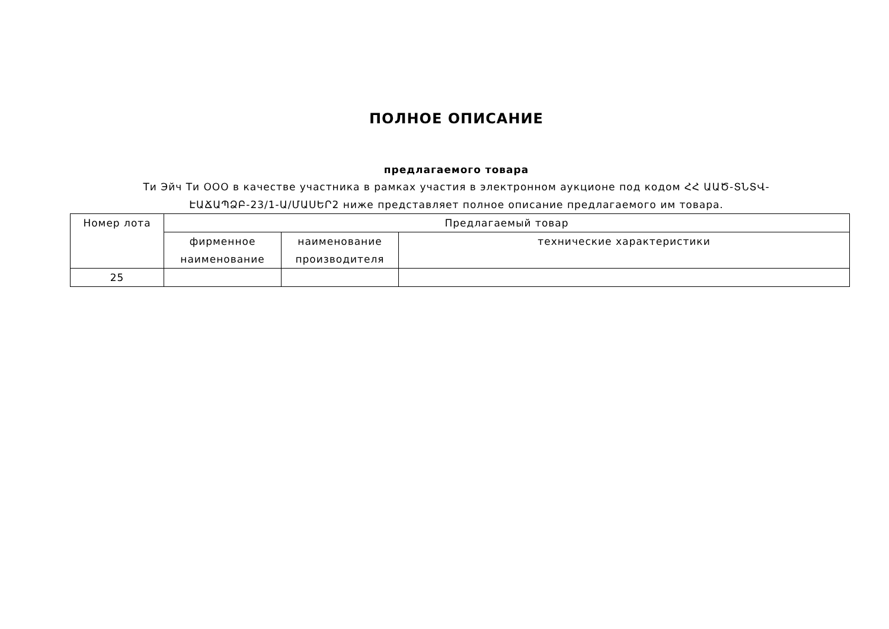ПОЛНОЕ ОПИСАНИЕ
предлагаемого товара
Ти Эйч Ти ООО в качестве участника в рамках участия в электронном аукционе под кодом ՀՀ ԱԱԾ-ՏՆՏՎ-ԷԱՃԱՊՁԲ-23/1-Ա/ՄԱՍԵՐ2 ниже представляет полное описание предлагаемого им товара.
| Номер лота | Предлагаемый товар | | |
| --- | --- | --- | --- |
| | фирменное наименование | наименование производителя | технические характеристики |
| 25 | | | |